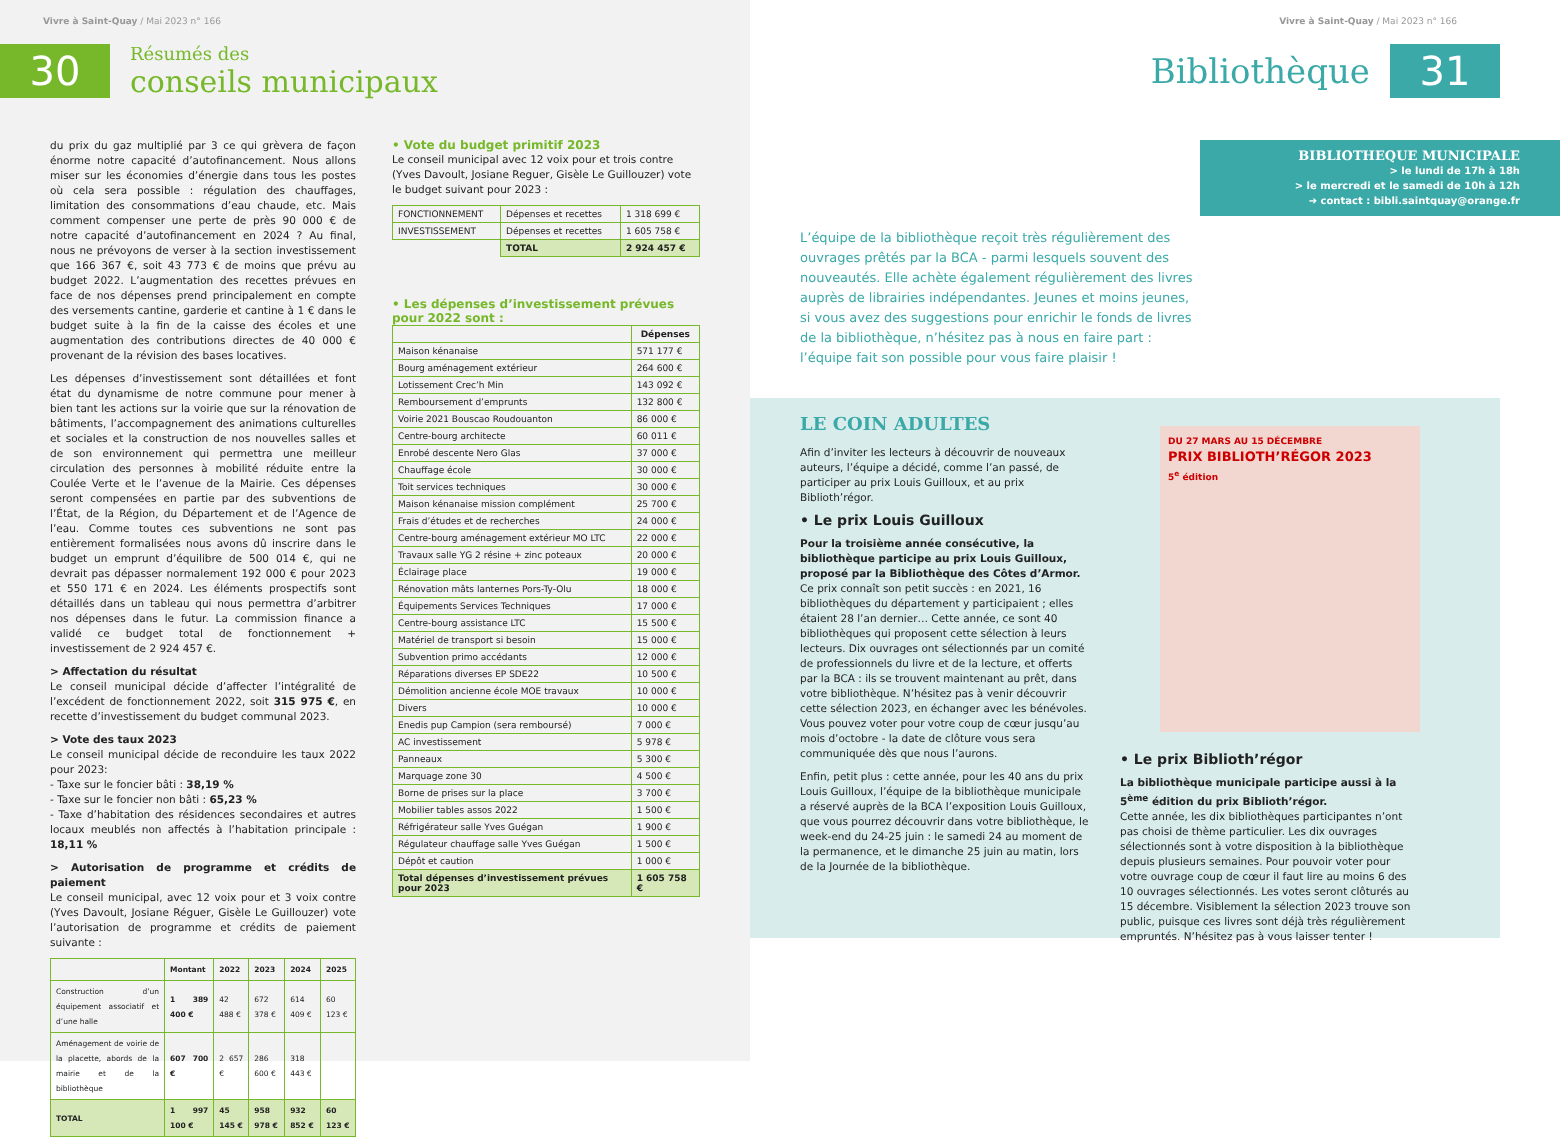Vivre à Saint-Quay / Mai 2023 n° 166
30
Résumés des
conseils municipaux
du prix du gaz multiplié par 3 ce qui grèvera de façon énorme notre capacité d’autofinancement. Nous allons miser sur les économies d’énergie dans tous les postes où cela sera possible : régulation des chauffages, limitation des consommations d’eau chaude, etc. Mais comment compenser une perte de près 90 000 € de notre capacité d’autofinancement en 2024 ? Au final, nous ne prévoyons de verser à la section investissement que 166 367 €, soit 43 773 € de moins que prévu au budget 2022. L’augmentation des recettes prévues en face de nos dépenses prend principalement en compte des versements cantine, garderie et cantine à 1 € dans le budget suite à la fin de la caisse des écoles et une augmentation des contributions directes de 40 000 € provenant de la révision des bases locatives.
Les dépenses d’investissement sont détaillées et font état du dynamisme de notre commune pour mener à bien tant les actions sur la voirie que sur la rénovation de bâtiments, l’accompagnement des animations culturelles et sociales et la construction de nos nouvelles salles et de son environnement qui permettra une meilleur circulation des personnes à mobilité réduite entre la Coulée Verte et le l’avenue de la Mairie. Ces dépenses seront compensées en partie par des subventions de l’État, de la Région, du Département et de l’Agence de l’eau. Comme toutes ces subventions ne sont pas entièrement formalisées nous avons dû inscrire dans le budget un emprunt d’équilibre de 500 014 €, qui ne devrait pas dépasser normalement 192 000 € pour 2023 et 550 171 € en 2024. Les éléments prospectifs sont détaillés dans un tableau qui nous permettra d’arbitrer nos dépenses dans le futur. La commission finance a validé ce budget total de fonctionnement + investissement de 2 924 457 €.
> Affectation du résultat
Le conseil municipal décide d’affecter l’intégralité de l’excédent de fonctionnement 2022, soit 315 975 €, en recette d’investissement du budget communal 2023.
> Vote des taux 2023
Le conseil municipal décide de reconduire les taux 2022 pour 2023:
- Taxe sur le foncier bâti : 38,19 %
- Taxe sur le foncier non bâti : 65,23 %
- Taxe d’habitation des résidences secondaires et autres locaux meublés non affectés à l’habitation principale : 18,11 %
> Autorisation de programme et crédits de paiement
Le conseil municipal, avec 12 voix pour et 3 voix contre (Yves Davoult, Josiane Réguer, Gisèle Le Guillouzer) vote l’autorisation de programme et crédits de paiement suivante :
| | Montant | 2022 | 2023 | 2024 | 2025 |
| --- | --- | --- | --- | --- | --- |
| Construction d’un équipement associatif et d’une halle | 1 389 400 € | 42 488 € | 672 378 € | 614 409 € | 60 123 € |
| Aménagement de voirie de la placette, abords de la mairie et de la bibliothèque | 607 700 € | 2 657 € | 286 600 € | 318 443 € | |
| TOTAL | 1 997 100 € | 45 145 € | 958 978 € | 932 852 € | 60 123 € |
• Vote du budget primitif 2023
Le conseil municipal avec 12 voix pour et trois contre (Yves Davoult, Josiane Reguer, Gisèle Le Guillouzer) vote le budget suivant pour 2023 :
| FONCTIONNEMENT | Dépenses et recettes | 1 318 699 € |
| INVESTISSEMENT | Dépenses et recettes | 1 605 758 € |
| | TOTAL | 2 924 457 € |
• Les dépenses d’investissement prévues pour 2022 sont :
| | Dépenses |
| --- | --- |
| Maison kénanaise | 571 177 € |
| Bourg aménagement extérieur | 264 600 € |
| Lotissement Crec’h Min | 143 092 € |
| Remboursement d’emprunts | 132 800 € |
| Voirie 2021 Bouscao Roudouanton | 86 000 € |
| Centre-bourg architecte | 60 011 € |
| Enrobé descente Nero Glas | 37 000 € |
| Chauffage école | 30 000 € |
| Toit services techniques | 30 000 € |
| Maison kénanaise mission complément | 25 700 € |
| Frais d’études et de recherches | 24 000 € |
| Centre-bourg aménagement extérieur MO LTC | 22 000 € |
| Travaux salle YG 2 résine + zinc poteaux | 20 000 € |
| Éclairage place | 19 000 € |
| Rénovation mâts lanternes Pors-Ty-Olu | 18 000 € |
| Équipements Services Techniques | 17 000 € |
| Centre-bourg assistance LTC | 15 500 € |
| Matériel de transport si besoin | 15 000 € |
| Subvention primo accédants | 12 000 € |
| Réparations diverses EP SDE22 | 10 500 € |
| Démolition ancienne école MOE travaux | 10 000 € |
| Divers | 10 000 € |
| Enedis pup Campion (sera remboursé) | 7 000 € |
| AC investissement | 5 978 € |
| Panneaux | 5 300 € |
| Marquage zone 30 | 4 500 € |
| Borne de prises sur la place | 3 700 € |
| Mobilier tables assos 2022 | 1 500 € |
| Réfrigérateur salle Yves Guégan | 1 900 € |
| Régulateur chauffage salle Yves Guégan | 1 500 € |
| Dépôt et caution | 1 000 € |
| Total dépenses d’investissement prévues pour 2023 | 1 605 758 € |
Vivre à Saint-Quay / Mai 2023 n° 166
Bibliothèque
31
BIBLIOTHEQUE MUNICIPALE
> le lundi de 17h à 18h
> le mercredi et le samedi de 10h à 12h
➔ contact : bibli.saintquay@orange.fr
L’équipe de la bibliothèque reçoit très régulièrement des ouvrages prêtés par la BCA - parmi lesquels souvent des nouveautés. Elle achète également régulièrement des livres auprès de librairies indépendantes. Jeunes et moins jeunes, si vous avez des suggestions pour enrichir le fonds de livres de la bibliothèque, n’hésitez pas à nous en faire part : l’équipe fait son possible pour vous faire plaisir !
LE COIN ADULTES
Afin d’inviter les lecteurs à découvrir de nouveaux auteurs, l’équipe a décidé, comme l’an passé, de participer au prix Louis Guilloux, et au prix Biblioth’régor.
• Le prix Louis Guilloux
Pour la troisième année consécutive, la bibliothèque participe au prix Louis Guilloux, proposé par la Bibliothèque des Côtes d’Armor. Ce prix connaît son petit succès : en 2021, 16 bibliothèques du département y participaient ; elles étaient 28 l’an dernier… Cette année, ce sont 40 bibliothèques qui proposent cette sélection à leurs lecteurs. Dix ouvrages ont sélectionnés par un comité de professionnels du livre et de la lecture, et offerts par la BCA : ils se trouvent maintenant au prêt, dans votre bibliothèque. N’hésitez pas à venir découvrir cette sélection 2023, en échanger avec les bénévoles. Vous pouvez voter pour votre coup de cœur jusqu’au mois d’octobre - la date de clôture vous sera communiquée dès que nous l’aurons.
Enfin, petit plus : cette année, pour les 40 ans du prix Louis Guilloux, l’équipe de la bibliothèque municipale a réservé auprès de la BCA l’exposition Louis Guilloux, que vous pourrez découvrir dans votre bibliothèque, le week-end du 24-25 juin : le samedi 24 au moment de la permanence, et le dimanche 25 juin au matin, lors de la Journée de la bibliothèque.
DU 27 MARS AU 15 DÉCEMBRE
PRIX BIBLIOTH’RÉGOR 2023
5<sup>e</sup> édition
• Le prix Biblioth’régor
La bibliothèque municipale participe aussi à la 5<sup>ème</sup> édition du prix Biblioth’régor.
Cette année, les dix bibliothèques participantes n’ont pas choisi de thème particulier. Les dix ouvrages sélectionnés sont à votre disposition à la bibliothèque depuis plusieurs semaines. Pour pouvoir voter pour votre ouvrage coup de cœur il faut lire au moins 6 des 10 ouvrages sélectionnés. Les votes seront clôturés au 15 décembre. Visiblement la sélection 2023 trouve son public, puisque ces livres sont déjà très régulièrement empruntés. N’hésitez pas à vous laisser tenter !